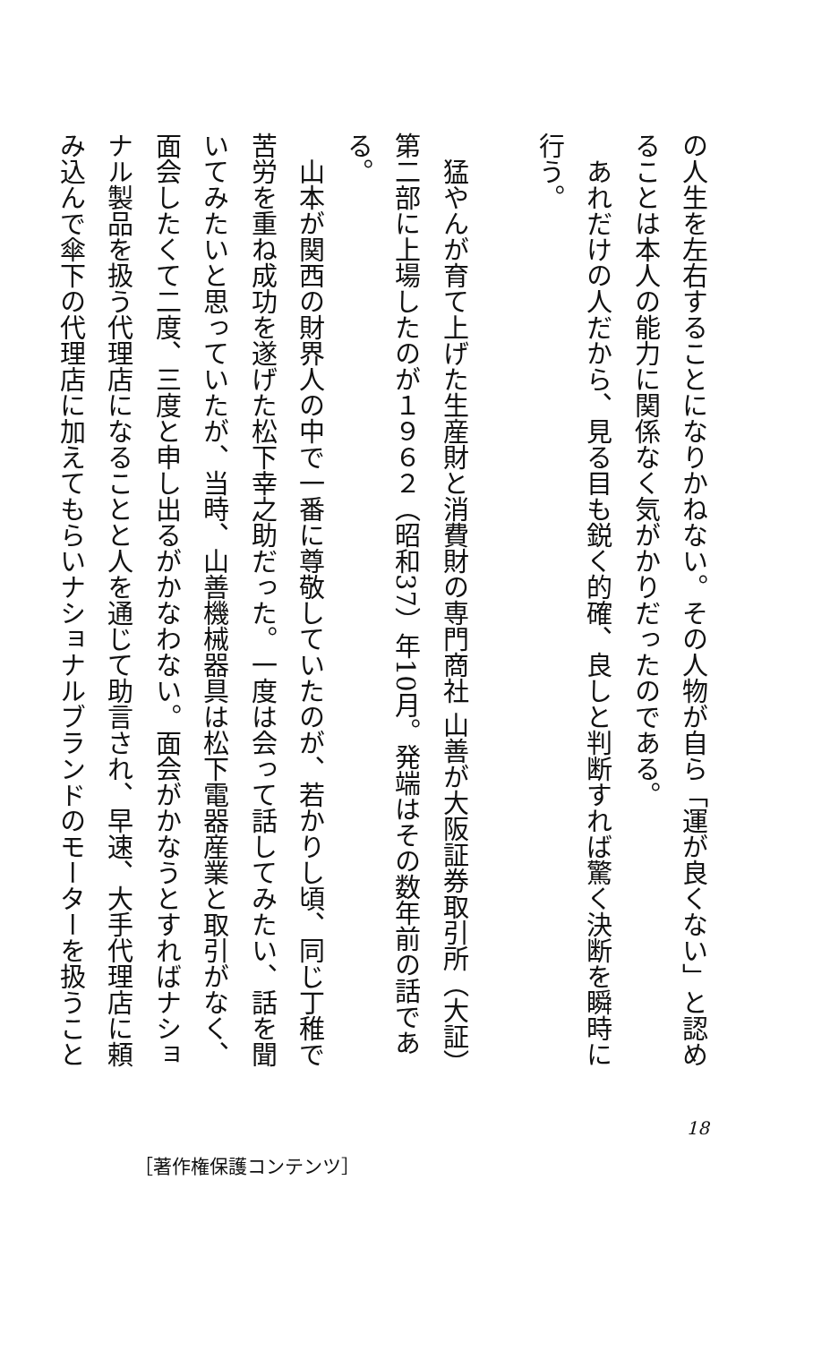の人生を左右することになりかねない。その人物が自ら「運が良くない」と認めることは本人の能力に関係なく気がかりだったのである。
　あれだけの人だから、見る目も鋭く的確、良しと判断すれば驚く決断を瞬時に行う。
​
　猛やんが育て上げた生産財と消費財の専門商社 山善が大阪証券取引所（大証）第二部に上場したのが１９６２（昭和37）年10月。発端はその数年前の話である。
　山本が関西の財界人の中で一番に尊敬していたのが、若かりし頃、同じ丁稚で苦労を重ね成功を遂げた松下幸之助だった。一度は会って話してみたい、話を聞いてみたいと思っていたが、当時、山善機械器具は松下電器産業と取引がなく、面会したくて二度、三度と申し出るがかなわない。面会がかなうとすればナショナル製品を扱う代理店になることと人を通じて助言され、早速、大手代理店に頼み込んで傘下の代理店に加えてもらいナショナルブランドのモーターを扱うこと
18
［著作権保護コンテンツ］